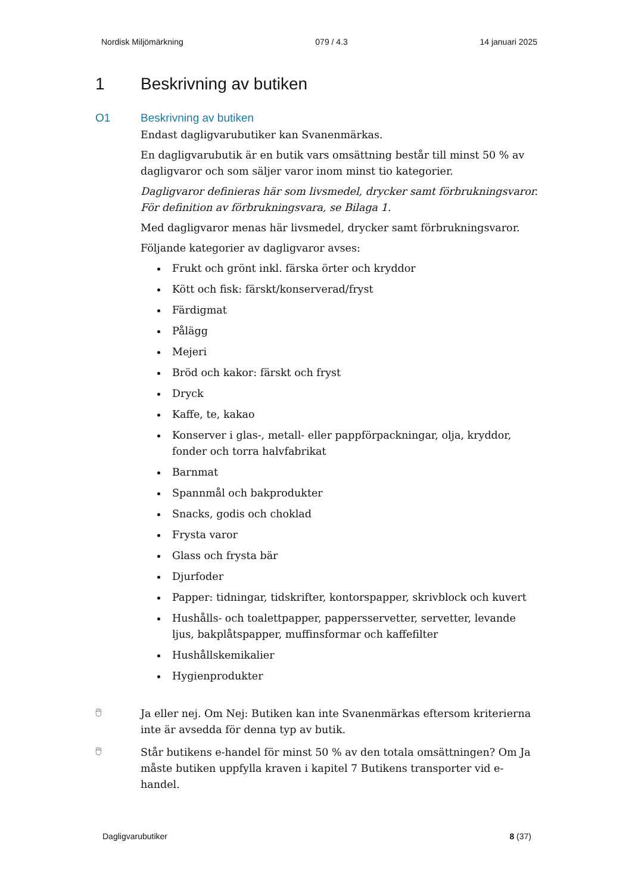Nordisk Miljömärkning 079 / 4.3 14 januari 2025
1 Beskrivning av butiken
O1 Beskrivning av butiken
Endast dagligvarubutiker kan Svanenmärkas.
En dagligvarubutik är en butik vars omsättning består till minst 50 % av dagligvaror och som säljer varor inom minst tio kategorier.
Dagligvaror definieras här som livsmedel, drycker samt förbrukningsvaror. För definition av förbrukningsvara, se Bilaga 1.
Med dagligvaror menas här livsmedel, drycker samt förbrukningsvaror.
Följande kategorier av dagligvaror avses:
Frukt och grönt inkl. färska örter och kryddor
Kött och fisk: färskt/konserverad/fryst
Färdigmat
Pålägg
Mejeri
Bröd och kakor: färskt och fryst
Dryck
Kaffe, te, kakao
Konserver i glas-, metall- eller pappförpackningar, olja, kryddor, fonder och torra halvfabrikat
Barnmat
Spannmål och bakprodukter
Snacks, godis och choklad
Frysta varor
Glass och frysta bär
Djurfoder
Papper: tidningar, tidskrifter, kontorspapper, skrivblock och kuvert
Hushålls- och toalettpapper, pappersservetter, servetter, levande ljus, bakplåtspapper, muffinsformar och kaffefilter
Hushållskemikalier
Hygienprodukter
🖱
Ja eller nej. Om Nej: Butiken kan inte Svanenmärkas eftersom kriterierna inte är avsedda för denna typ av butik.
🖱
Står butikens e-handel för minst 50 % av den totala omsättningen? Om Ja måste butiken uppfylla kraven i kapitel 7 Butikens transporter vid e-handel.
Dagligvarubutiker 8 (37)